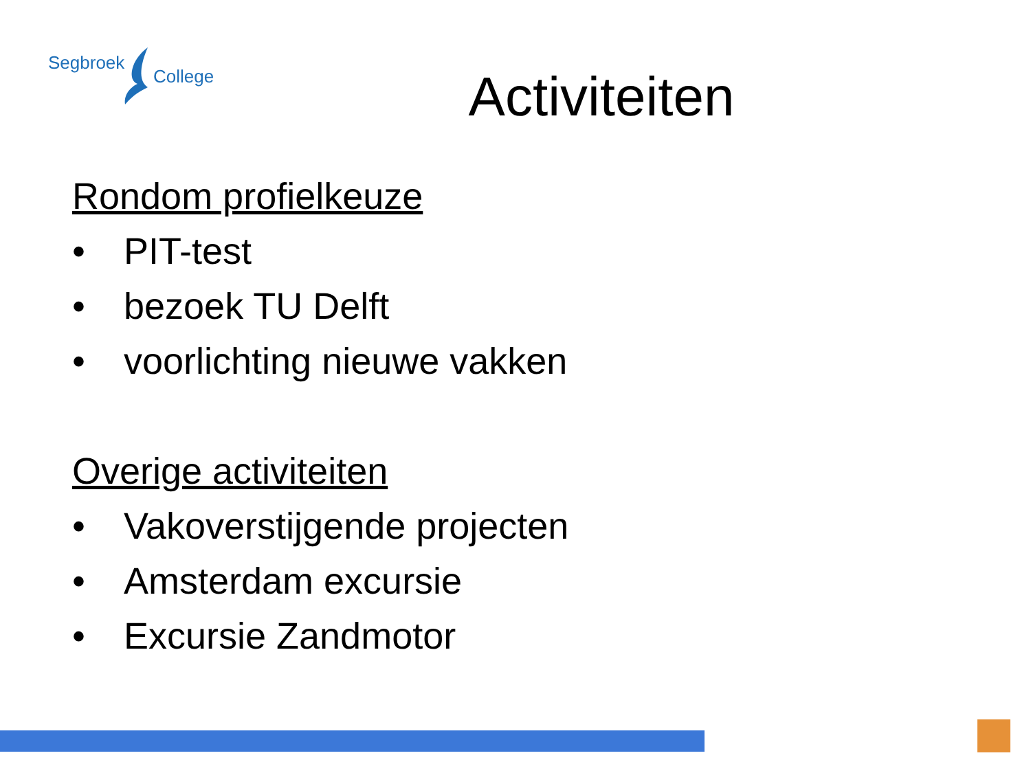Segbroek
College
Activiteiten
Rondom profielkeuze
• PIT-test
• bezoek TU Delft
• voorlichting nieuwe vakken
Overige activiteiten
• Vakoverstijgende projecten
• Amsterdam excursie
• Excursie Zandmotor